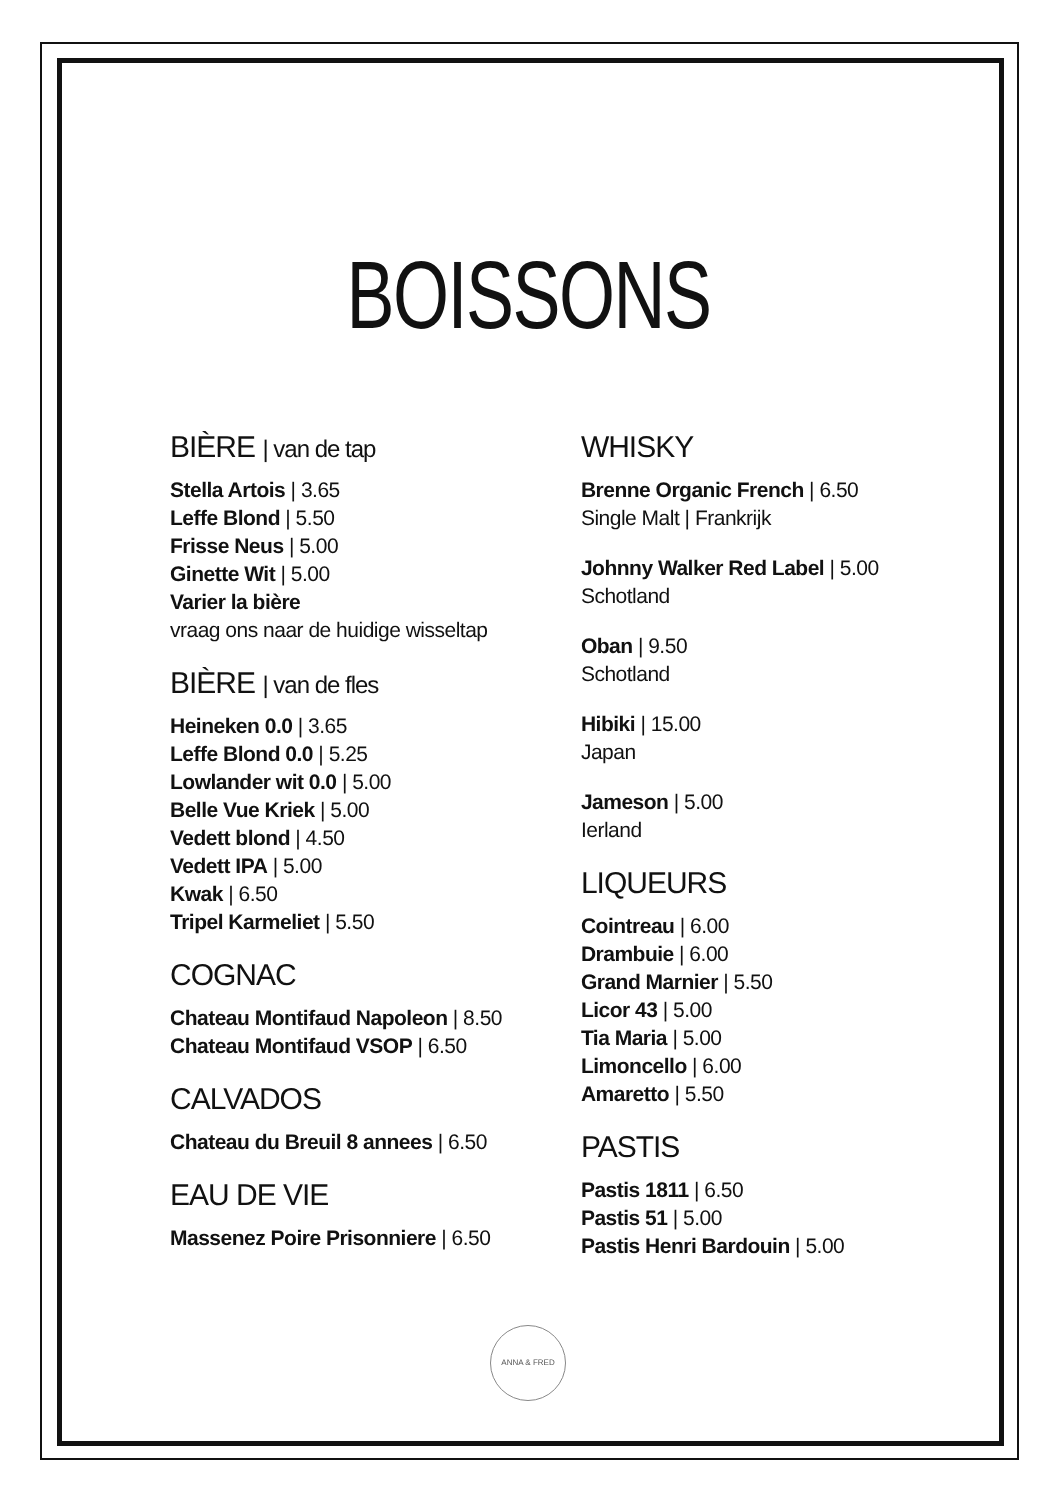BOISSONS
BIÈRE | van de tap
Stella Artois | 3.65
Leffe Blond | 5.50
Frisse Neus | 5.00
Ginette Wit | 5.00
Varier la bière
vraag ons naar de huidige wisseltap
BIÈRE | van de fles
Heineken 0.0 | 3.65
Leffe Blond 0.0 | 5.25
Lowlander wit 0.0 | 5.00
Belle Vue Kriek | 5.00
Vedett blond | 4.50
Vedett IPA | 5.00
Kwak | 6.50
Tripel Karmeliet | 5.50
COGNAC
Chateau Montifaud Napoleon | 8.50
Chateau Montifaud VSOP | 6.50
CALVADOS
Chateau du Breuil 8 annees | 6.50
EAU DE VIE
Massenez Poire Prisonniere | 6.50
WHISKY
Brenne Organic French | 6.50
Single Malt | Frankrijk
Johnny Walker Red Label | 5.00
Schotland
Oban | 9.50
Schotland
Hibiki | 15.00
Japan
Jameson | 5.00
Ierland
LIQUEURS
Cointreau | 6.00
Drambuie | 6.00
Grand Marnier | 5.50
Licor 43 | 5.00
Tia Maria | 5.00
Limoncello | 6.00
Amaretto | 5.50
PASTIS
Pastis 1811 | 6.50
Pastis 51 | 5.00
Pastis Henri Bardouin | 5.00
ANNA & FRED